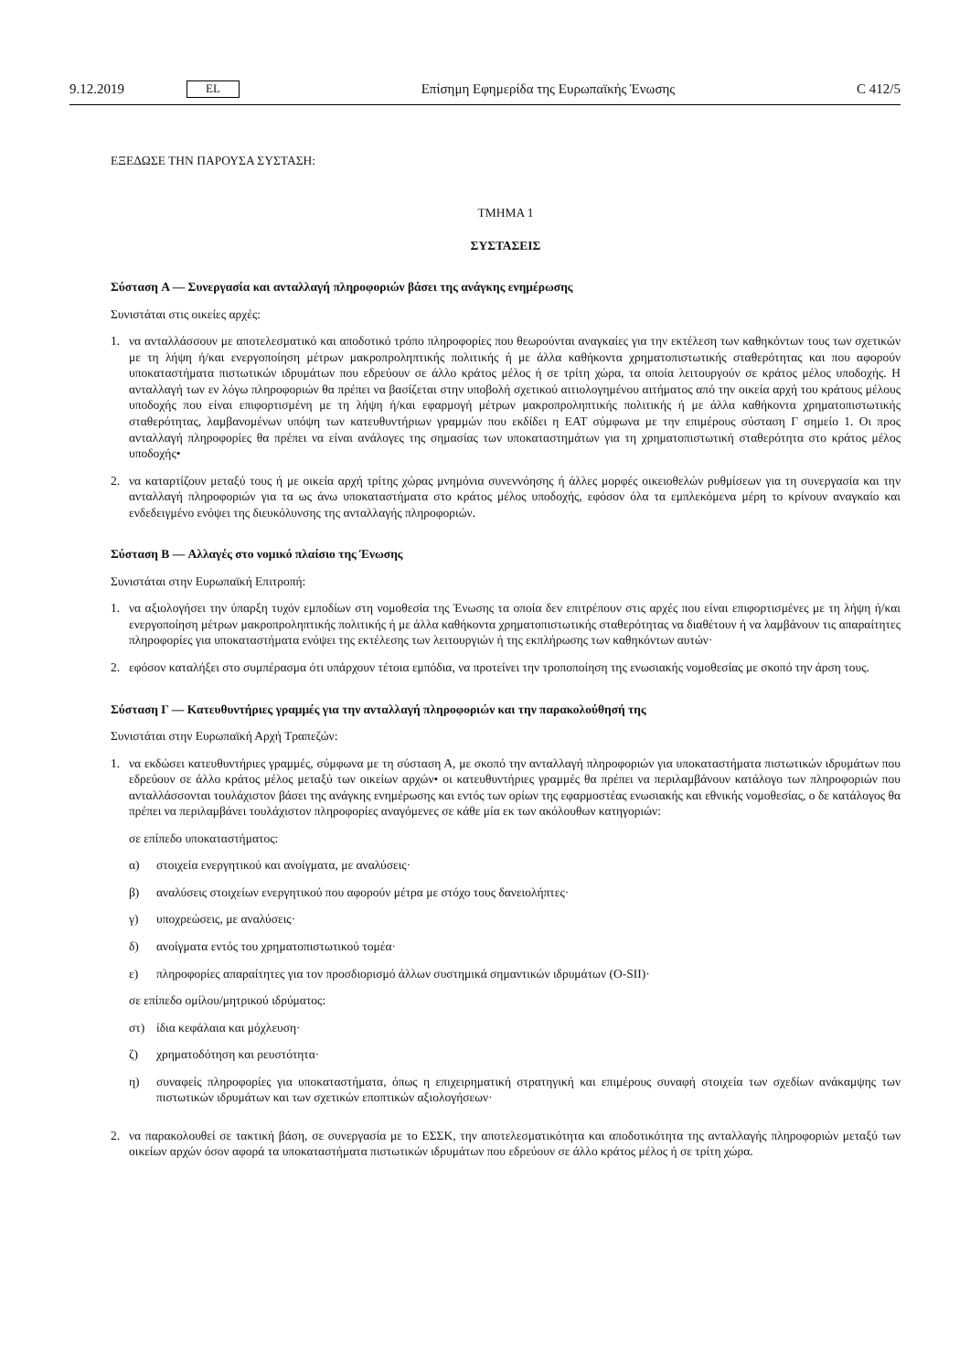9.12.2019 EL Επίσημη Εφημερίδα της Ευρωπαϊκής Ένωσης C 412/5
ΕΞΕΔΩΣΕ ΤΗΝ ΠΑΡΟΥΣΑ ΣΥΣΤΑΣΗ:
ΤΜΗΜΑ 1
ΣΥΣΤΑΣΕΙΣ
Σύσταση A — Συνεργασία και ανταλλαγή πληροφοριών βάσει της ανάγκης ενημέρωσης
Συνιστάται στις οικείες αρχές:
1. να ανταλλάσσουν με αποτελεσματικό και αποδοτικό τρόπο πληροφορίες που θεωρούνται αναγκαίες για την εκτέλεση των καθηκόντων τους των σχετικών με τη λήψη ή/και ενεργοποίηση μέτρων μακροπροληπτικής πολιτικής ή με άλλα καθήκοντα χρηματοπιστωτικής σταθερότητας και που αφορούν υποκαταστήματα πιστωτικών ιδρυμάτων που εδρεύουν σε άλλο κράτος μέλος ή σε τρίτη χώρα, τα οποία λειτουργούν σε κράτος μέλος υποδοχής. Η ανταλλαγή των εν λόγω πληροφοριών θα πρέπει να βασίζεται στην υποβολή σχετικού αιτιολογημένου αιτήματος από την οικεία αρχή του κράτους μέλους υποδοχής που είναι επιφορτισμένη με τη λήψη ή/και εφαρμογή μέτρων μακροπροληπτικής πολιτικής ή με άλλα καθήκοντα χρηματοπιστωτικής σταθερότητας, λαμβανομένων υπόψη των κατευθυντήριων γραμμών που εκδίδει η ΕΑΤ σύμφωνα με την επιμέρους σύσταση Γ σημείο 1. Οι προς ανταλλαγή πληροφορίες θα πρέπει να είναι ανάλογες της σημασίας των υποκαταστημάτων για τη χρηματοπιστωτική σταθερότητα στο κράτος μέλος υποδοχής•
2. να καταρτίζουν μεταξύ τους ή με οικεία αρχή τρίτης χώρας μνημόνια συνεννόησης ή άλλες μορφές οικειοθελών ρυθμίσεων για τη συνεργασία και την ανταλλαγή πληροφοριών για τα ως άνω υποκαταστήματα στο κράτος μέλος υποδοχής, εφόσον όλα τα εμπλεκόμενα μέρη το κρίνουν αναγκαίο και ενδεδειγμένο ενόψει της διευκόλυνσης της ανταλλαγής πληροφοριών.
Σύσταση B — Αλλαγές στο νομικό πλαίσιο της Ένωσης
Συνιστάται στην Ευρωπαϊκή Επιτροπή:
1. να αξιολογήσει την ύπαρξη τυχόν εμποδίων στη νομοθεσία της Ένωσης τα οποία δεν επιτρέπουν στις αρχές που είναι επιφορτισμένες με τη λήψη ή/και ενεργοποίηση μέτρων μακροπροληπτικής πολιτικής ή με άλλα καθήκοντα χρηματοπιστωτικής σταθερότητας να διαθέτουν ή να λαμβάνουν τις απαραίτητες πληροφορίες για υποκαταστήματα ενόψει της εκτέλεσης των λειτουργιών ή της εκπλήρωσης των καθηκόντων αυτών·
2. εφόσον καταλήξει στο συμπέρασμα ότι υπάρχουν τέτοια εμπόδια, να προτείνει την τροποποίηση της ενωσιακής νομοθεσίας με σκοπό την άρση τους.
Σύσταση Γ — Κατευθυντήριες γραμμές για την ανταλλαγή πληροφοριών και την παρακολούθησή της
Συνιστάται στην Ευρωπαϊκή Αρχή Τραπεζών:
1. να εκδώσει κατευθυντήριες γραμμές, σύμφωνα με τη σύσταση Α, με σκοπό την ανταλλαγή πληροφοριών για υποκαταστήματα πιστωτικών ιδρυμάτων που εδρεύουν σε άλλο κράτος μέλος μεταξύ των οικείων αρχών• οι κατευθυντήριες γραμμές θα πρέπει να περιλαμβάνουν κατάλογο των πληροφοριών που ανταλλάσσονται τουλάχιστον βάσει της ανάγκης ενημέρωσης και εντός των ορίων της εφαρμοστέας ενωσιακής και εθνικής νομοθεσίας, ο δε κατάλογος θα πρέπει να περιλαμβάνει τουλάχιστον πληροφορίες αναγόμενες σε κάθε μία εκ των ακόλουθων κατηγοριών:
σε επίπεδο υποκαταστήματος:
α) στοιχεία ενεργητικού και ανοίγματα, με αναλύσεις·
β) αναλύσεις στοιχείων ενεργητικού που αφορούν μέτρα με στόχο τους δανειολήπτες·
γ) υποχρεώσεις, με αναλύσεις·
δ) ανοίγματα εντός του χρηματοπιστωτικού τομέα·
ε) πληροφορίες απαραίτητες για τον προσδιορισμό άλλων συστημικά σημαντικών ιδρυμάτων (O-SII)·
σε επίπεδο ομίλου/μητρικού ιδρύματος:
στ) ίδια κεφάλαια και μόχλευση·
ζ) χρηματοδότηση και ρευστότητα·
η) συναφείς πληροφορίες για υποκαταστήματα, όπως η επιχειρηματική στρατηγική και επιμέρους συναφή στοιχεία των σχεδίων ανάκαμψης των πιστωτικών ιδρυμάτων και των σχετικών εποπτικών αξιολογήσεων·
2. να παρακολουθεί σε τακτική βάση, σε συνεργασία με το ΕΣΣΚ, την αποτελεσματικότητα και αποδοτικότητα της ανταλλαγής πληροφοριών μεταξύ των οικείων αρχών όσον αφορά τα υποκαταστήματα πιστωτικών ιδρυμάτων που εδρεύουν σε άλλο κράτος μέλος ή σε τρίτη χώρα.